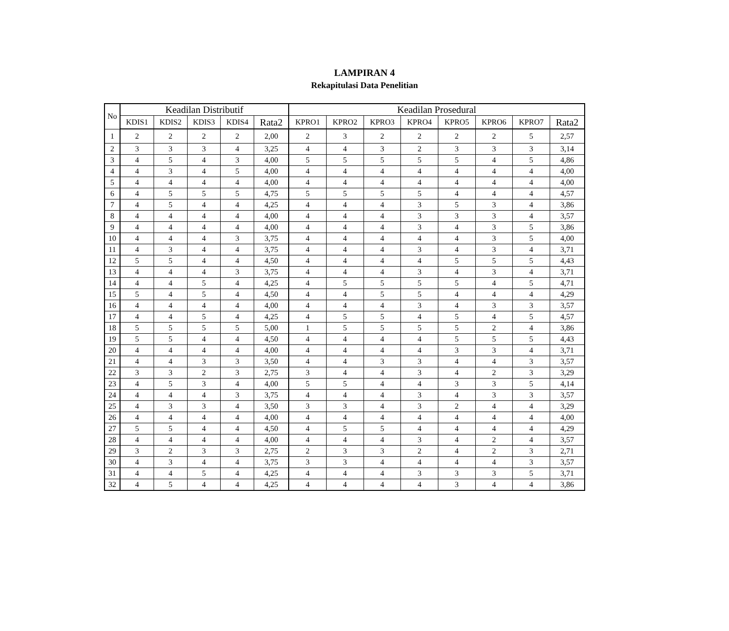LAMPIRAN 4
Rekapitulasi Data Penelitian
| No | Keadilan Distributif | | | | | Keadilan Prosedural | | | | | | | |
| --- | --- | --- | --- | --- | --- | --- | --- | --- | --- | --- | --- | --- | --- |
| | KDIS1 | KDIS2 | KDIS3 | KDIS4 | Rata2 | KPRO1 | KPRO2 | KPRO3 | KPRO4 | KPRO5 | KPRO6 | KPRO7 | Rata2 |
| 1 | 2 | 2 | 2 | 2 | 2,00 | 2 | 3 | 2 | 2 | 2 | 2 | 5 | 2,57 |
| 2 | 3 | 3 | 3 | 4 | 3,25 | 4 | 4 | 3 | 2 | 3 | 3 | 3 | 3,14 |
| 3 | 4 | 5 | 4 | 3 | 4,00 | 5 | 5 | 5 | 5 | 5 | 4 | 5 | 4,86 |
| 4 | 4 | 3 | 4 | 5 | 4,00 | 4 | 4 | 4 | 4 | 4 | 4 | 4 | 4,00 |
| 5 | 4 | 4 | 4 | 4 | 4,00 | 4 | 4 | 4 | 4 | 4 | 4 | 4 | 4,00 |
| 6 | 4 | 5 | 5 | 5 | 4,75 | 5 | 5 | 5 | 5 | 4 | 4 | 4 | 4,57 |
| 7 | 4 | 5 | 4 | 4 | 4,25 | 4 | 4 | 4 | 3 | 5 | 3 | 4 | 3,86 |
| 8 | 4 | 4 | 4 | 4 | 4,00 | 4 | 4 | 4 | 3 | 3 | 3 | 4 | 3,57 |
| 9 | 4 | 4 | 4 | 4 | 4,00 | 4 | 4 | 4 | 3 | 4 | 3 | 5 | 3,86 |
| 10 | 4 | 4 | 4 | 3 | 3,75 | 4 | 4 | 4 | 4 | 4 | 3 | 5 | 4,00 |
| 11 | 4 | 3 | 4 | 4 | 3,75 | 4 | 4 | 4 | 3 | 4 | 3 | 4 | 3,71 |
| 12 | 5 | 5 | 4 | 4 | 4,50 | 4 | 4 | 4 | 4 | 5 | 5 | 5 | 4,43 |
| 13 | 4 | 4 | 4 | 3 | 3,75 | 4 | 4 | 4 | 3 | 4 | 3 | 4 | 3,71 |
| 14 | 4 | 4 | 5 | 4 | 4,25 | 4 | 5 | 5 | 5 | 5 | 4 | 5 | 4,71 |
| 15 | 5 | 4 | 5 | 4 | 4,50 | 4 | 4 | 5 | 5 | 4 | 4 | 4 | 4,29 |
| 16 | 4 | 4 | 4 | 4 | 4,00 | 4 | 4 | 4 | 3 | 4 | 3 | 3 | 3,57 |
| 17 | 4 | 4 | 5 | 4 | 4,25 | 4 | 5 | 5 | 4 | 5 | 4 | 5 | 4,57 |
| 18 | 5 | 5 | 5 | 5 | 5,00 | 1 | 5 | 5 | 5 | 5 | 2 | 4 | 3,86 |
| 19 | 5 | 5 | 4 | 4 | 4,50 | 4 | 4 | 4 | 4 | 5 | 5 | 5 | 4,43 |
| 20 | 4 | 4 | 4 | 4 | 4,00 | 4 | 4 | 4 | 4 | 3 | 3 | 4 | 3,71 |
| 21 | 4 | 4 | 3 | 3 | 3,50 | 4 | 4 | 3 | 3 | 4 | 4 | 3 | 3,57 |
| 22 | 3 | 3 | 2 | 3 | 2,75 | 3 | 4 | 4 | 3 | 4 | 2 | 3 | 3,29 |
| 23 | 4 | 5 | 3 | 4 | 4,00 | 5 | 5 | 4 | 4 | 3 | 3 | 5 | 4,14 |
| 24 | 4 | 4 | 4 | 3 | 3,75 | 4 | 4 | 4 | 3 | 4 | 3 | 3 | 3,57 |
| 25 | 4 | 3 | 3 | 4 | 3,50 | 3 | 3 | 4 | 3 | 2 | 4 | 4 | 3,29 |
| 26 | 4 | 4 | 4 | 4 | 4,00 | 4 | 4 | 4 | 4 | 4 | 4 | 4 | 4,00 |
| 27 | 5 | 5 | 4 | 4 | 4,50 | 4 | 5 | 5 | 4 | 4 | 4 | 4 | 4,29 |
| 28 | 4 | 4 | 4 | 4 | 4,00 | 4 | 4 | 4 | 3 | 4 | 2 | 4 | 3,57 |
| 29 | 3 | 2 | 3 | 3 | 2,75 | 2 | 3 | 3 | 2 | 4 | 2 | 3 | 2,71 |
| 30 | 4 | 3 | 4 | 4 | 3,75 | 3 | 3 | 4 | 4 | 4 | 4 | 3 | 3,57 |
| 31 | 4 | 4 | 5 | 4 | 4,25 | 4 | 4 | 4 | 3 | 3 | 3 | 5 | 3,71 |
| 32 | 4 | 5 | 4 | 4 | 4,25 | 4 | 4 | 4 | 4 | 3 | 4 | 4 | 3,86 |